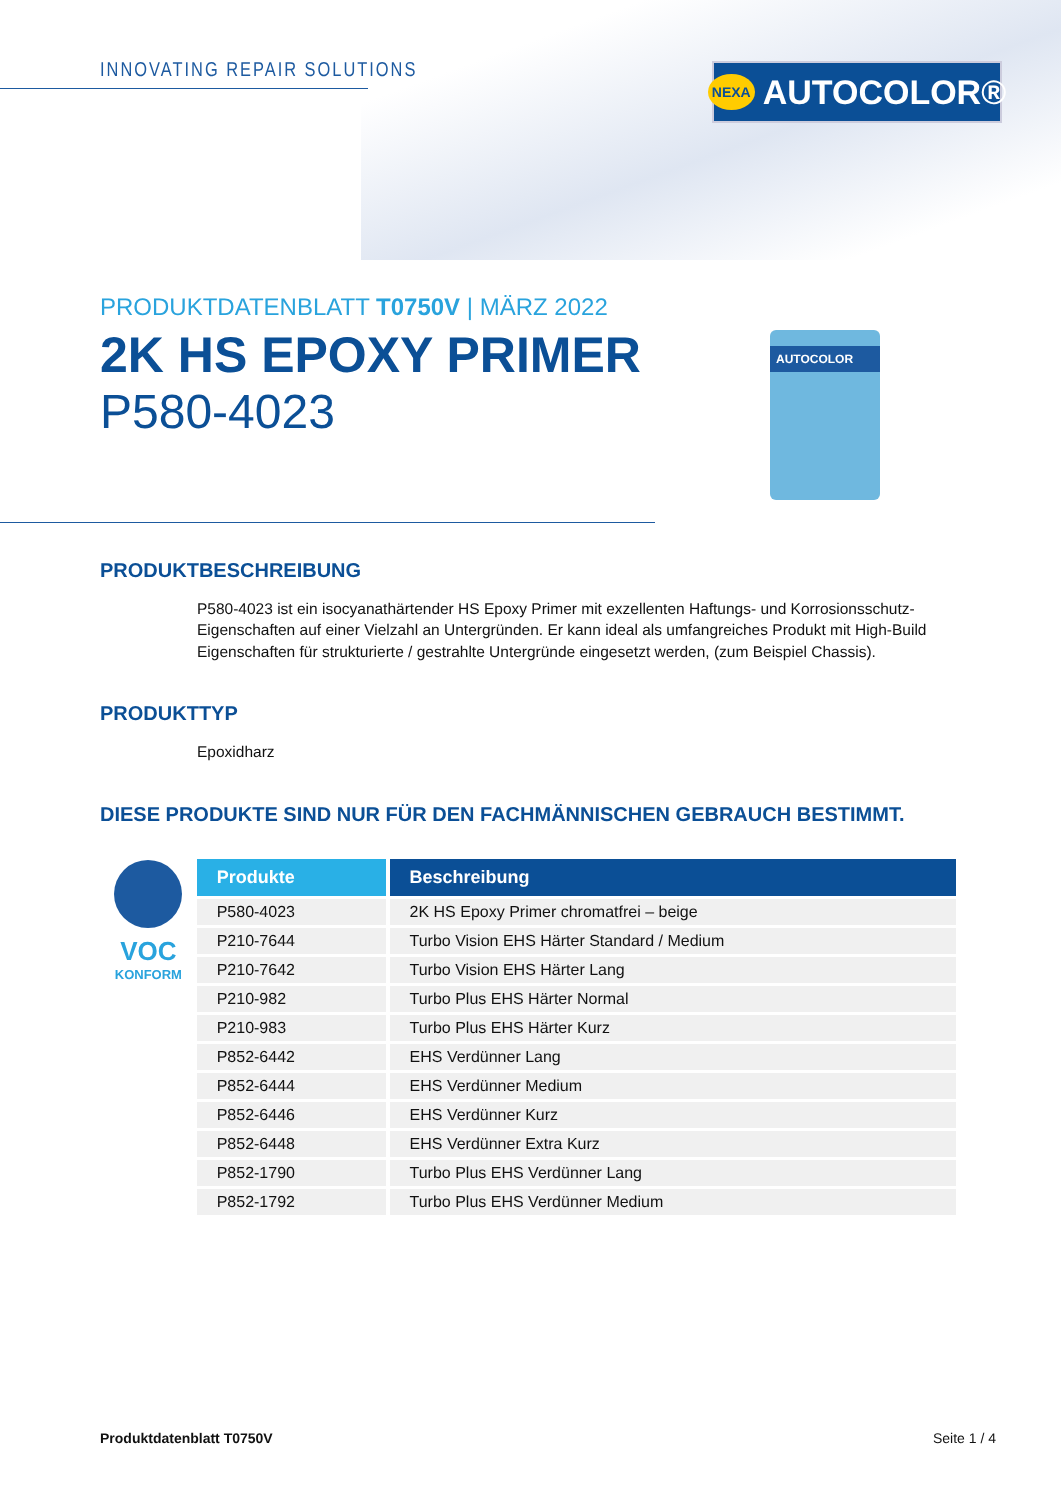INNOVATING REPAIR SOLUTIONS NEXA AUTOCOLOR®
AUTOCOLOR
PRODUKTDATENBLATT T0750V | MÄRZ 2022
2K HS EPOXY PRIMER
P580-4023
PRODUKTBESCHREIBUNG
P580-4023 ist ein isocyanathärtender HS Epoxy Primer mit exzellenten Haftungs- und Korrosionsschutz-Eigenschaften auf einer Vielzahl an Untergründen. Er kann ideal als umfangreiches Produkt mit High-Build Eigenschaften für strukturierte / gestrahlte Untergründe eingesetzt werden, (zum Beispiel Chassis).
PRODUKTTYP
Epoxidharz
DIESE PRODUKTE SIND NUR FÜR DEN FACHMÄNNISCHEN GEBRAUCH BESTIMMT.
VOC
KONFORM
| Produkte | Beschreibung |
| --- | --- |
| P580-4023 | 2K HS Epoxy Primer chromatfrei – beige |
| P210-7644 | Turbo Vision EHS Härter Standard / Medium |
| P210-7642 | Turbo Vision EHS Härter Lang |
| P210-982 | Turbo Plus EHS Härter Normal |
| P210-983 | Turbo Plus EHS Härter Kurz |
| P852-6442 | EHS Verdünner Lang |
| P852-6444 | EHS Verdünner Medium |
| P852-6446 | EHS Verdünner Kurz |
| P852-6448 | EHS Verdünner Extra Kurz |
| P852-1790 | Turbo Plus EHS Verdünner Lang |
| P852-1792 | Turbo Plus EHS Verdünner Medium |
Produktdatenblatt T0750V Seite 1 / 4